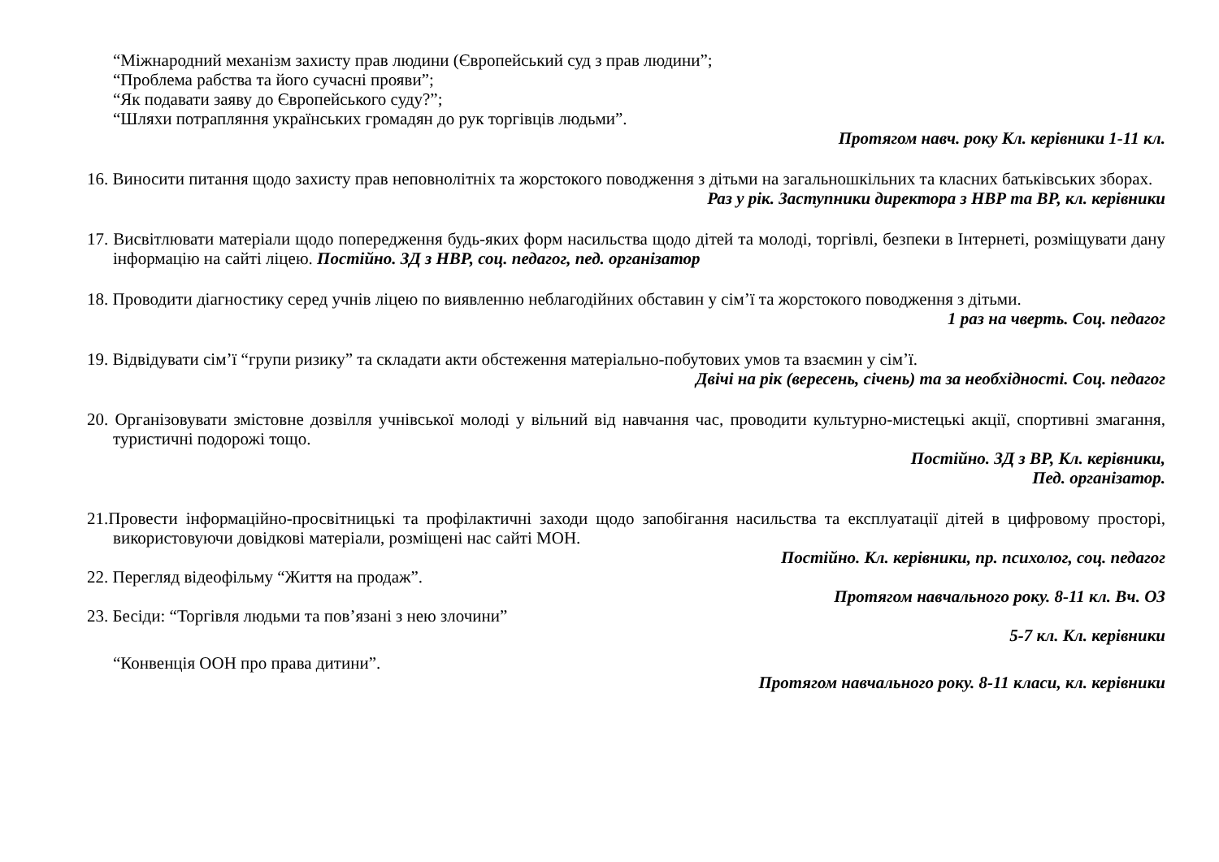“Міжнародний механізм захисту прав людини (Європейський суд з прав людини”;
“Проблема рабства та його сучасні прояви”;
“Як подавати заяву до Європейського суду?”;
“Шляхи потрапляння українських громадян до рук торгівців людьми”.
Протягом навч. року Кл. керівники 1-11 кл.
16. Виносити питання щодо захисту прав неповнолітніх та жорстокого поводження з дітьми на загальношкільних та класних батьківських зборах.
Раз у рік. Заступники директора з НВР та ВР, кл. керівники
17. Висвітлювати матеріали щодо попередження будь-яких форм насильства щодо дітей та молоді, торгівлі, безпеки в Інтернеті, розміщувати дану інформацію на сайті ліцею. Постійно. ЗД з НВР, соц. педагог, пед. організатор
18. Проводити діагностику серед учнів ліцею по виявленню неблагодійних обставин у сім’ї та жорстокого поводження з дітьми.
1 раз на чверть. Соц. педагог
19. Відвідувати сім’ї “групи ризику” та складати акти обстеження матеріально-побутових умов та взаємин у сім’ї.
Двічі на рік (вересень, січень) та за необхідності. Соц. педагог
20. Організовувати змістовне дозвілля учнівської молоді у вільний від навчання час, проводити культурно-мистецькі акції, спортивні змагання, туристичні подорожі тощо.
Постійно. ЗД з ВР, Кл. керівники,
Пед. організатор.
21.Провести інформаційно-просвітницькі та профілактичні заходи щодо запобігання насильства та експлуатації дітей в цифровому просторі, використовуючи довідкові матеріали, розміщені нас сайті МОН.
Постійно. Кл. керівники, пр. психолог, соц. педагог
22. Перегляд відеофільму “Життя на продаж”.
Протягом навчального року. 8-11 кл. Вч. ОЗ
23. Бесіди: “Торгівля людьми та пов’язані з нею злочини”
5-7 кл. Кл. керівники
“Конвенція ООН про права дитини”.
Протягом навчального року. 8-11 класи, кл. керівники